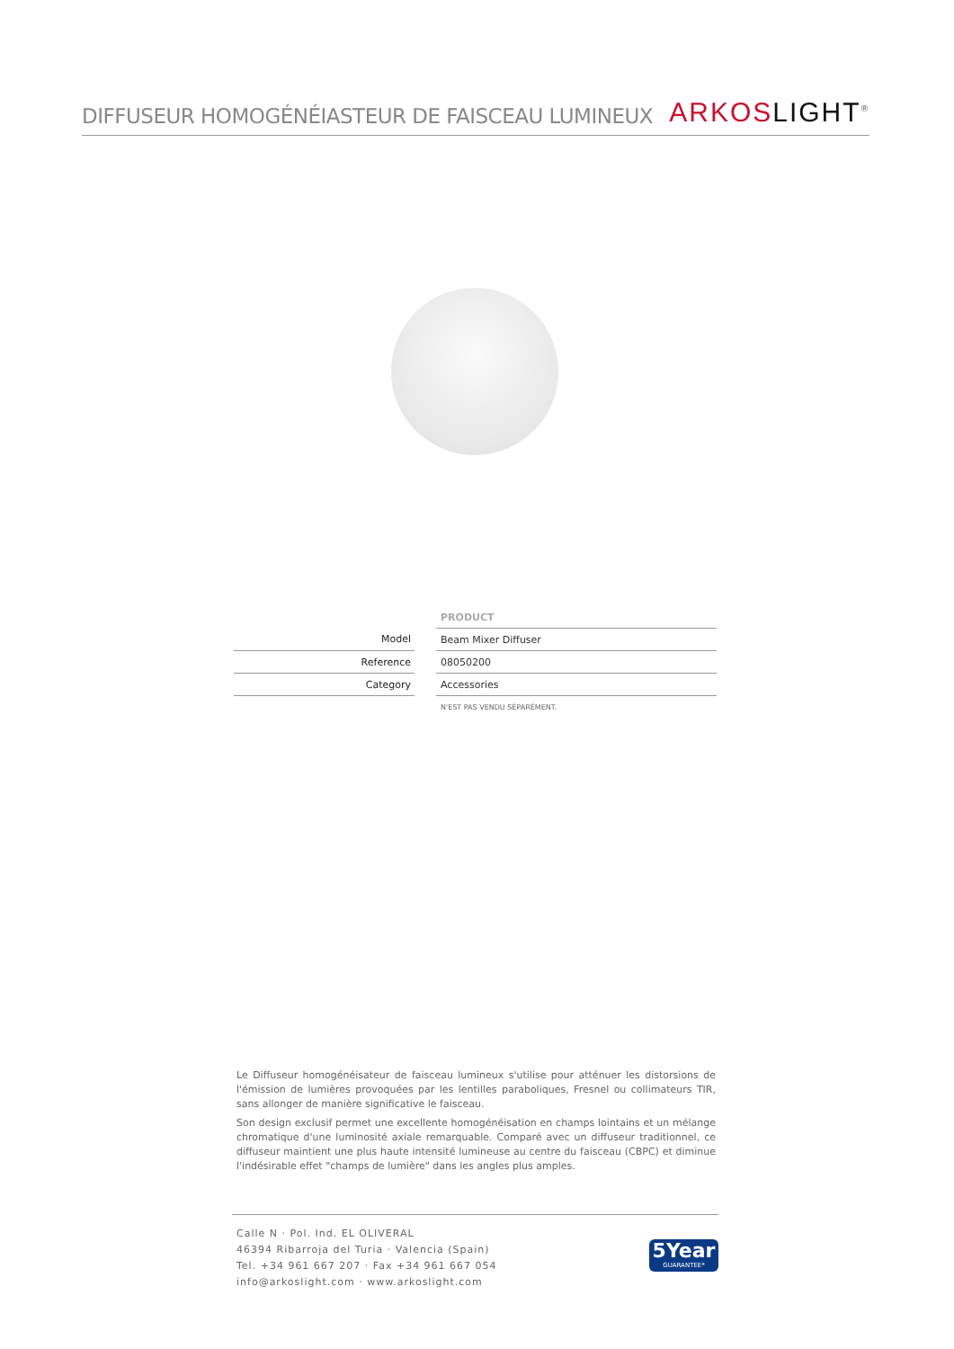DIFFUSEUR HOMOGÉNÉIASTEUR DE FAISCEAU LUMINEUX
ARKOS LIGHT<sup>®</sup>
| | | PRODUCT |
| Model | | Beam Mixer Diffuser |
| Reference | | 08050200 |
| Category | | Accessories |
| | | N'EST PAS VENDU SÉPARÉMENT. |
Le Diffuseur homogénéisateur de faisceau lumineux s'utilise pour atténuer les distorsions de l'émission de lumières provoquées par les lentilles paraboliques, Fresnel ou collimateurs TIR, sans allonger de manière significative le faisceau.
Son design exclusif permet une excellente homogénéisation en champs lointains et un mélange chromatique d'une luminosité axiale remarquable. Comparé avec un diffuseur traditionnel, ce diffuseur maintient une plus haute intensité lumineuse au centre du faisceau (CBPC) et diminue l'indésirable effet "champs de lumière" dans les angles plus amples.
Calle N · Pol. Ind. EL OLIVERAL
46394 Ribarroja del Turia · Valencia (Spain)
Tel. +34 961 667 207 · Fax +34 961 667 054
info@arkoslight.com · www.arkoslight.com
5Year
GUARANTEE*